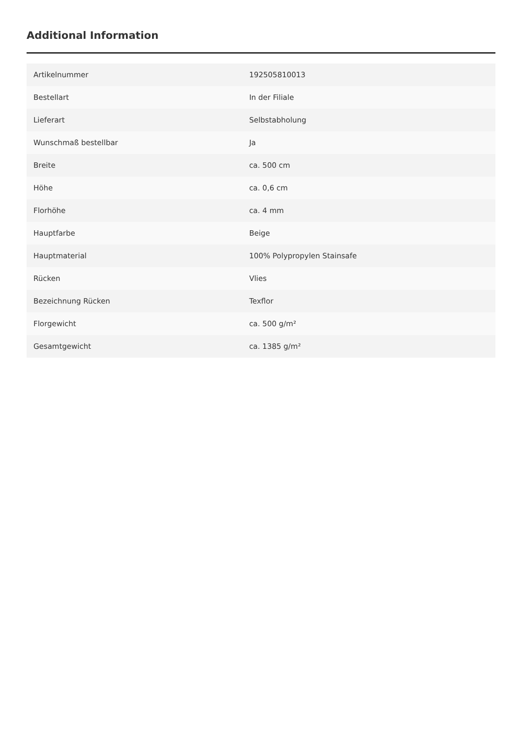Additional Information
| Artikelnummer | 192505810013 |
| Bestellart | In der Filiale |
| Lieferart | Selbstabholung |
| Wunschmaß bestellbar | Ja |
| Breite | ca. 500 cm |
| Höhe | ca. 0,6 cm |
| Florhöhe | ca. 4 mm |
| Hauptfarbe | Beige |
| Hauptmaterial | 100% Polypropylen Stainsafe |
| Rücken | Vlies |
| Bezeichnung Rücken | Texflor |
| Florgewicht | ca. 500 g/m² |
| Gesamtgewicht | ca. 1385 g/m² |